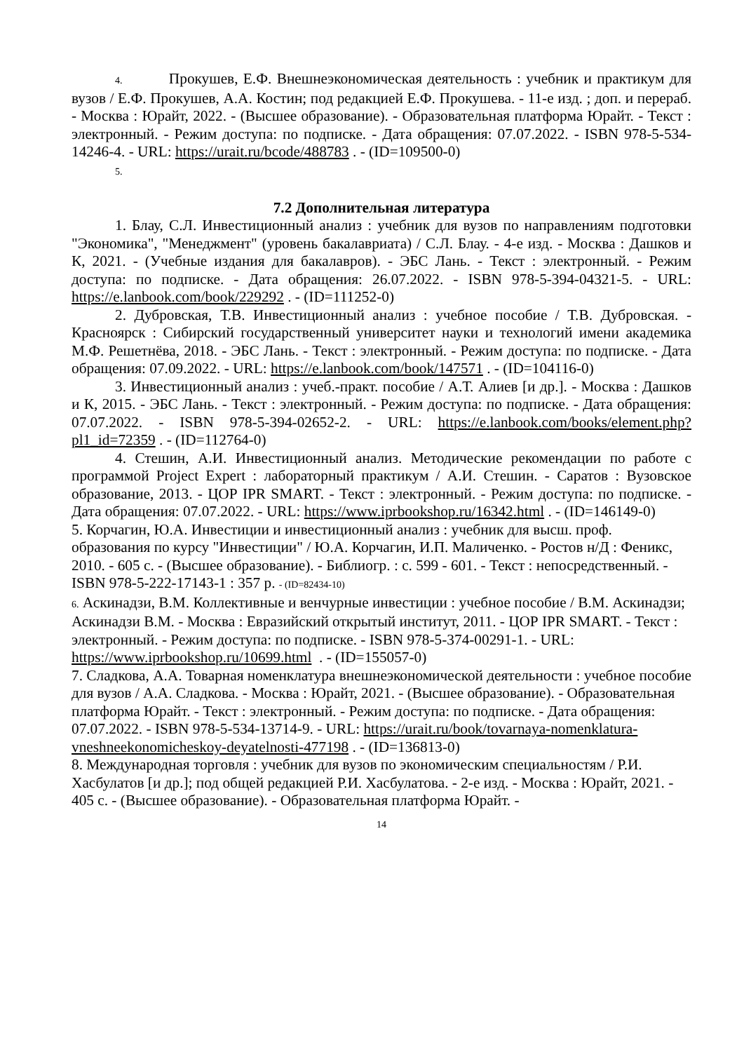4. Прокушев, Е.Ф. Внешнеэкономическая деятельность : учебник и практикум для вузов / Е.Ф. Прокушев, А.А. Костин; под редакцией Е.Ф. Прокушева. - 11-е изд. ; доп. и перераб. - Москва : Юрайт, 2022. - (Высшее образование). - Образовательная платформа Юрайт. - Текст : электронный. - Режим доступа: по подписке. - Дата обращения: 07.07.2022. - ISBN 978-5-534-14246-4. - URL: https://urait.ru/bcode/488783 . - (ID=109500-0)
5.
7.2 Дополнительная литература
1. Блау, С.Л. Инвестиционный анализ : учебник для вузов по направлениям подготовки "Экономика", "Менеджмент" (уровень бакалавриата) / С.Л. Блау. - 4-е изд. - Москва : Дашков и К, 2021. - (Учебные издания для бакалавров). - ЭБС Лань. - Текст : электронный. - Режим доступа: по подписке. - Дата обращения: 26.07.2022. - ISBN 978-5-394-04321-5. - URL: https://e.lanbook.com/book/229292 . - (ID=111252-0)
2. Дубровская, Т.В. Инвестиционный анализ : учебное пособие / Т.В. Дубровская. - Красноярск : Сибирский государственный университет науки и технологий имени академика М.Ф. Решетнёва, 2018. - ЭБС Лань. - Текст : электронный. - Режим доступа: по подписке. - Дата обращения: 07.09.2022. - URL: https://e.lanbook.com/book/147571 . - (ID=104116-0)
3. Инвестиционный анализ : учеб.-практ. пособие / А.Т. Алиев [и др.]. - Москва : Дашков и К, 2015. - ЭБС Лань. - Текст : электронный. - Режим доступа: по подписке. - Дата обращения: 07.07.2022. - ISBN 978-5-394-02652-2. - URL: https://e.lanbook.com/books/element.php?pl1_id=72359 . - (ID=112764-0)
4. Стешин, А.И. Инвестиционный анализ. Методические рекомендации по работе с программой Project Expert : лабораторный практикум / А.И. Стешин. - Саратов : Вузовское образование, 2013. - ЦОР IPR SMART. - Текст : электронный. - Режим доступа: по подписке. - Дата обращения: 07.07.2022. - URL: https://www.iprbookshop.ru/16342.html . - (ID=146149-0)
5. Корчагин, Ю.А. Инвестиции и инвестиционный анализ : учебник для высш. проф. образования по курсу "Инвестиции" / Ю.А. Корчагин, И.П. Маличенко. - Ростов н/Д : Феникс, 2010. - 605 с. - (Высшее образование). - Библиогр. : с. 599 - 601. - Текст : непосредственный. - ISBN 978-5-222-17143-1 : 357 р. - (ID=82434-10)
6. Аскинадзи, В.М. Коллективные и венчурные инвестиции : учебное пособие / В.М. Аскинадзи; Аскинадзи В.М. - Москва : Евразийский открытый институт, 2011. - ЦОР IPR SMART. - Текст : электронный. - Режим доступа: по подписке. - ISBN 978-5-374-00291-1. - URL: https://www.iprbookshop.ru/10699.html . - (ID=155057-0)
7. Сладкова, А.А. Товарная номенклатура внешнеэкономической деятельности : учебное пособие для вузов / А.А. Сладкова. - Москва : Юрайт, 2021. - (Высшее образование). - Образовательная платформа Юрайт. - Текст : электронный. - Режим доступа: по подписке. - Дата обращения: 07.07.2022. - ISBN 978-5-534-13714-9. - URL: https://urait.ru/book/tovarnaya-nomenklatura-vneshneekonomicheskoy-deyatelnosti-477198 . - (ID=136813-0)
8. Международная торговля : учебник для вузов по экономическим специальностям / Р.И. Хасбулатов [и др.]; под общей редакцией Р.И. Хасбулатова. - 2-е изд. - Москва : Юрайт, 2021. - 405 с. - (Высшее образование). - Образовательная платформа Юрайт. -
14